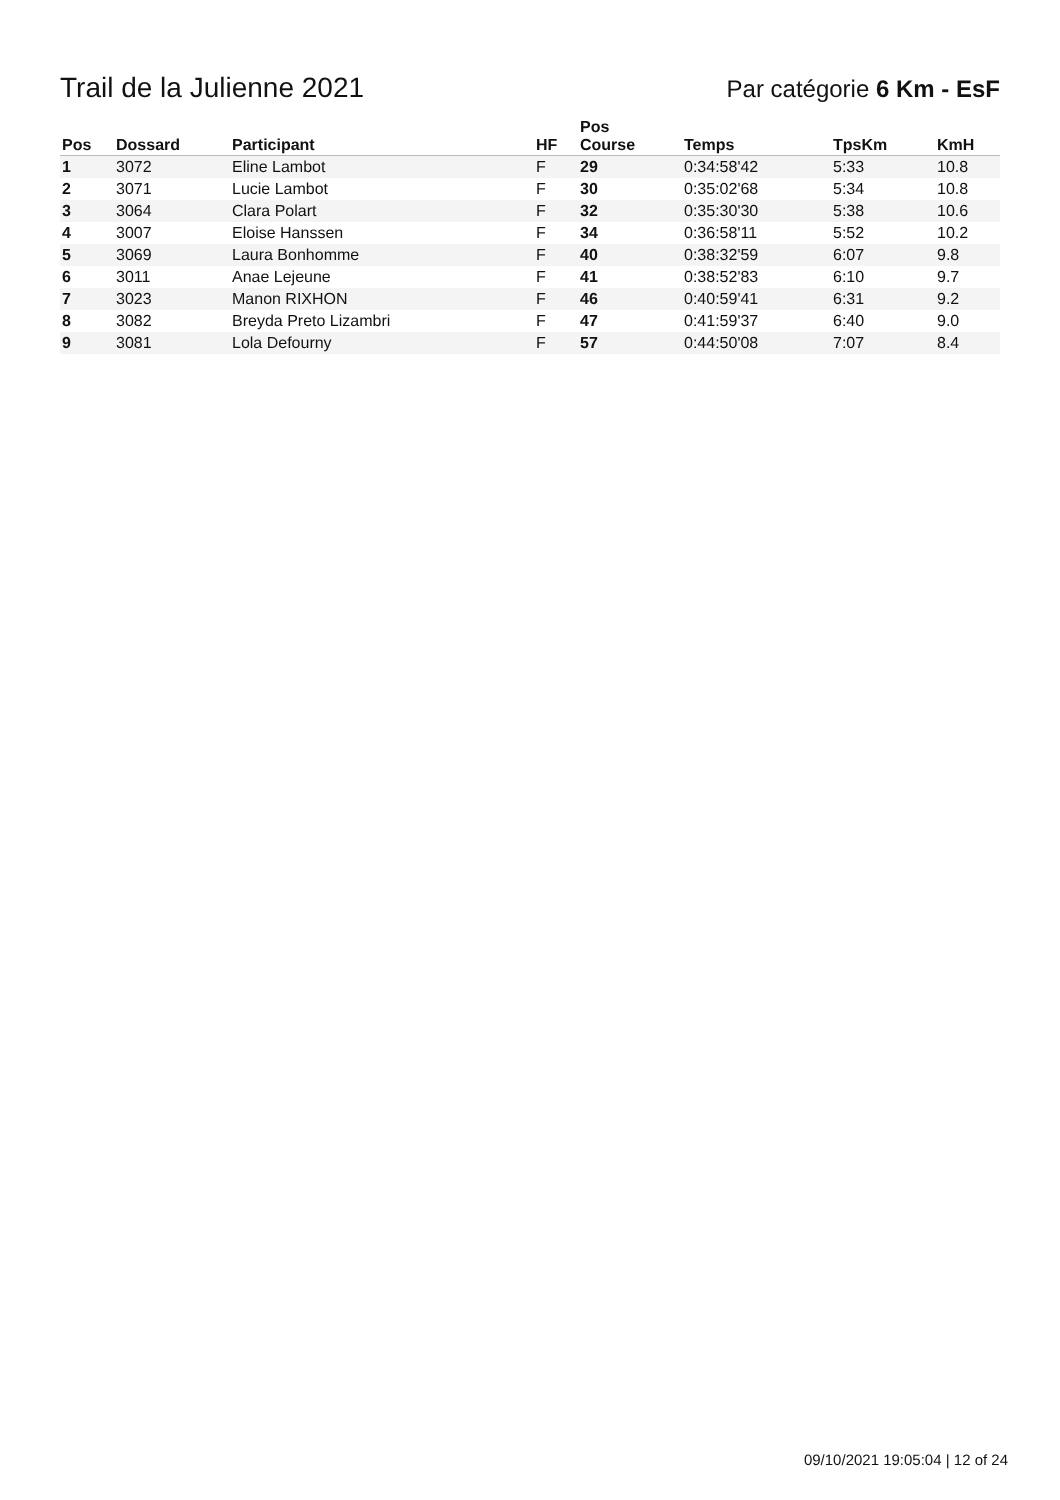Trail de la Julienne 2021
Par catégorie 6 Km - EsF
| Pos | Dossard | Participant | HF | Pos Course | Temps | TpsKm | KmH |
| --- | --- | --- | --- | --- | --- | --- | --- |
| 1 | 3072 | Eline Lambot | F | 29 | 0:34:58'42 | 5:33 | 10.8 |
| 2 | 3071 | Lucie Lambot | F | 30 | 0:35:02'68 | 5:34 | 10.8 |
| 3 | 3064 | Clara Polart | F | 32 | 0:35:30'30 | 5:38 | 10.6 |
| 4 | 3007 | Eloise Hanssen | F | 34 | 0:36:58'11 | 5:52 | 10.2 |
| 5 | 3069 | Laura Bonhomme | F | 40 | 0:38:32'59 | 6:07 | 9.8 |
| 6 | 3011 | Anae Lejeune | F | 41 | 0:38:52'83 | 6:10 | 9.7 |
| 7 | 3023 | Manon RIXHON | F | 46 | 0:40:59'41 | 6:31 | 9.2 |
| 8 | 3082 | Breyda Preto Lizambri | F | 47 | 0:41:59'37 | 6:40 | 9.0 |
| 9 | 3081 | Lola Defourny | F | 57 | 0:44:50'08 | 7:07 | 8.4 |
09/10/2021 19:05:04 | 12 of 24